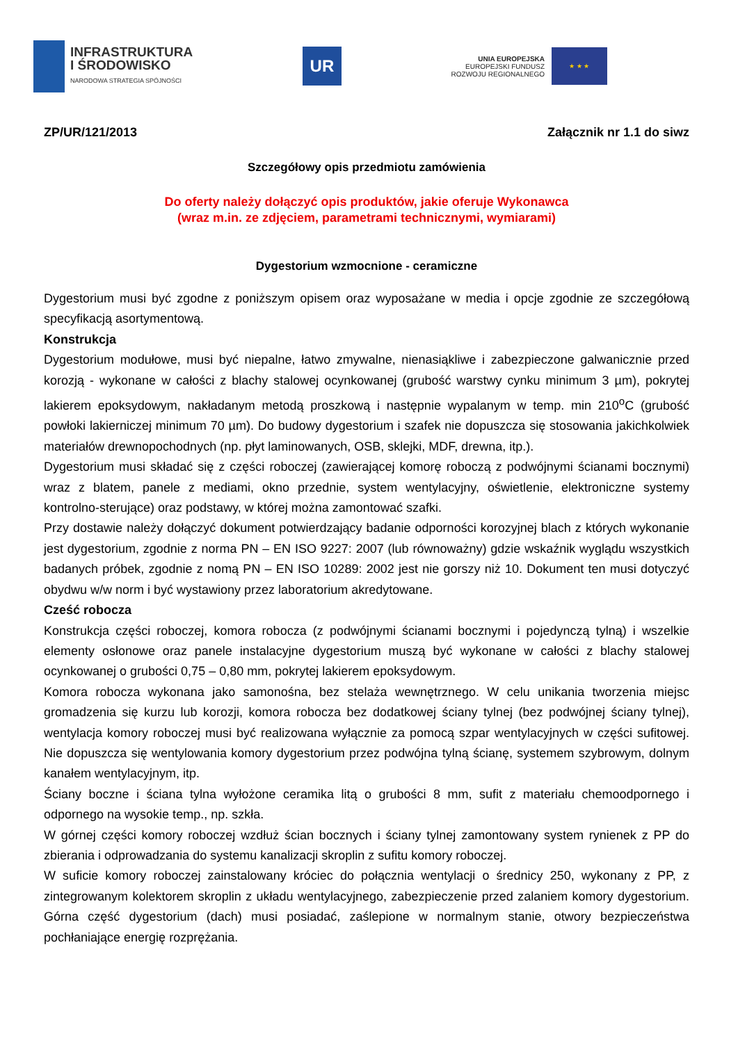INFRASTRUKTURA
I ŚRODOWISKO
NARODOWA STRATEGIA SPÓJNOŚCI
UR
UNIA EUROPEJSKA
EUROPEJSKI FUNDUSZ
ROZWOJU REGIONALNEGO
★ ★ ★
ZP/UR/121/2013 Załącznik nr 1.1 do siwz
Szczegółowy opis przedmiotu zamówienia
Do oferty należy dołączyć opis produktów, jakie oferuje Wykonawca
(wraz m.in. ze zdjęciem, parametrami technicznymi, wymiarami)
Dygestorium wzmocnione - ceramiczne
Dygestorium musi być zgodne z poniższym opisem oraz wyposażane w media i opcje zgodnie ze szczegółową specyfikacją asortymentową.
Konstrukcja
Dygestorium modułowe, musi być niepalne, łatwo zmywalne, nienasiąkliwe i zabezpieczone galwanicznie przed korozją - wykonane w całości z blachy stalowej ocynkowanej (grubość warstwy cynku minimum 3 µm), pokrytej lakierem epoksydowym, nakładanym metodą proszkową i następnie wypalanym w temp. min 210<sup>o</sup>C (grubość powłoki lakierniczej minimum 70 µm). Do budowy dygestorium i szafek nie dopuszcza się stosowania jakichkolwiek materiałów drewnopochodnych (np. płyt laminowanych, OSB, sklejki, MDF, drewna, itp.).
Dygestorium musi składać się z części roboczej (zawierającej komorę roboczą z podwójnymi ścianami bocznymi) wraz z blatem, panele z mediami, okno przednie, system wentylacyjny, oświetlenie, elektroniczne systemy kontrolno-sterujące) oraz podstawy, w której można zamontować szafki.
Przy dostawie należy dołączyć dokument potwierdzający badanie odporności korozyjnej blach z których wykonanie jest dygestorium, zgodnie z norma PN – EN ISO 9227: 2007 (lub równoważny) gdzie wskaźnik wyglądu wszystkich badanych próbek, zgodnie z nomą PN – EN ISO 10289: 2002 jest nie gorszy niż 10. Dokument ten musi dotyczyć obydwu w/w norm i być wystawiony przez laboratorium akredytowane.
Cześć robocza
Konstrukcja części roboczej, komora robocza (z podwójnymi ścianami bocznymi i pojedynczą tylną) i wszelkie elementy osłonowe oraz panele instalacyjne dygestorium muszą być wykonane w całości z blachy stalowej ocynkowanej o grubości 0,75 – 0,80 mm, pokrytej lakierem epoksydowym.
Komora robocza wykonana jako samonośna, bez stelaża wewnętrznego. W celu unikania tworzenia miejsc gromadzenia się kurzu lub korozji, komora robocza bez dodatkowej ściany tylnej (bez podwójnej ściany tylnej), wentylacja komory roboczej musi być realizowana wyłącznie za pomocą szpar wentylacyjnych w części sufitowej. Nie dopuszcza się wentylowania komory dygestorium przez podwójna tylną ścianę, systemem szybrowym, dolnym kanałem wentylacyjnym, itp.
Ściany boczne i ściana tylna wyłożone ceramika litą o grubości 8 mm, sufit z materiału chemoodpornego i odpornego na wysokie temp., np. szkła.
W górnej części komory roboczej wzdłuż ścian bocznych i ściany tylnej zamontowany system rynienek z PP do zbierania i odprowadzania do systemu kanalizacji skroplin z sufitu komory roboczej.
W suficie komory roboczej zainstalowany króciec do połącznia wentylacji o średnicy 250, wykonany z PP, z zintegrowanym kolektorem skroplin z układu wentylacyjnego, zabezpieczenie przed zalaniem komory dygestorium. Górna część dygestorium (dach) musi posiadać, zaślepione w normalnym stanie, otwory bezpieczeństwa pochłaniające energię rozprężania.